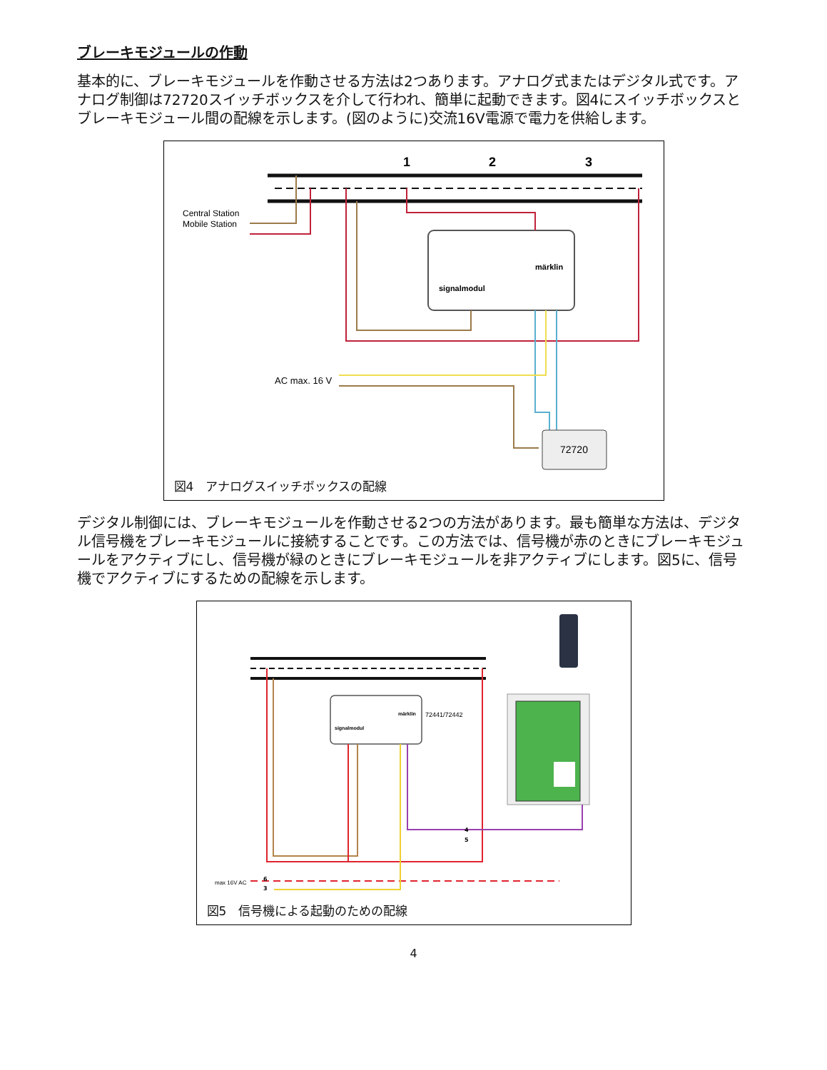ブレーキモジュールの作動
基本的に、ブレーキモジュールを作動させる方法は2つあります。アナログ式またはデジタル式です。アナログ制御は72720スイッチボックスを介して行われ、簡単に起動できます。図4にスイッチボックスとブレーキモジュール間の配線を示します。(図のように)交流16V電源で電力を供給します。
1
2
3
Central Station
Mobile Station
signalmodul
märklin
AC max. 16 V
72720
図4　アナログスイッチボックスの配線
デジタル制御には、ブレーキモジュールを作動させる2つの方法があります。最も簡単な方法は、デジタル信号機をブレーキモジュールに接続することです。この方法では、信号機が赤のときにブレーキモジュールをアクティブにし、信号機が緑のときにブレーキモジュールを非アクティブにします。図5に、信号機でアクティブにするための配線を示します。
signalmodul
märklin
72441/72442
max 16V AC
6
3
4
5
図5　信号機による起動のための配線
4